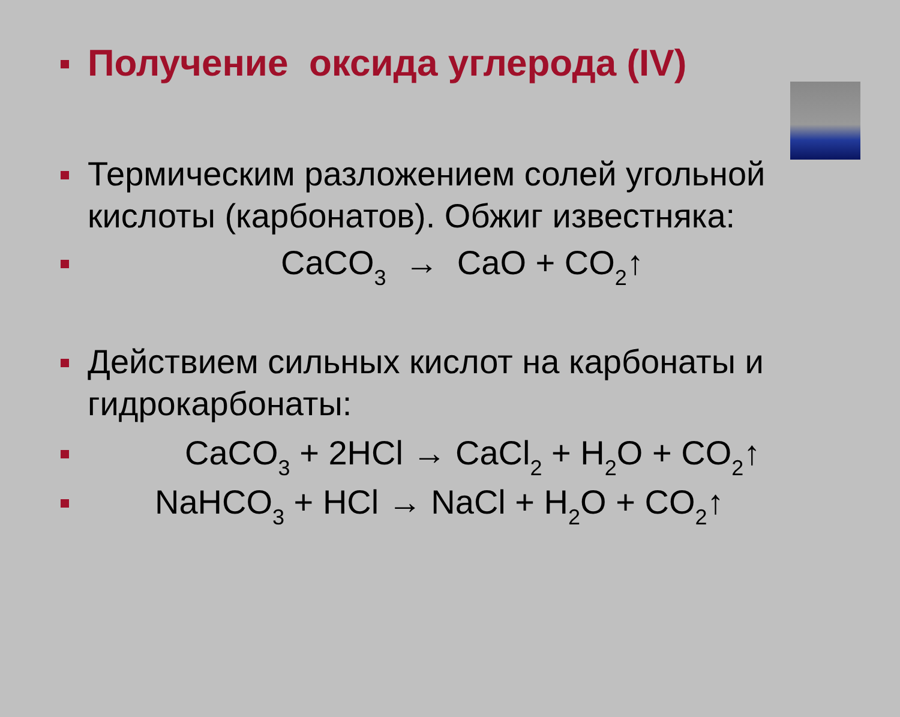Получение оксида углерода (IV)
Термическим разложением солей угольной кислоты (карбонатов). Обжиг известняка:
CaCO<sub>3</sub> → CaO + CO<sub>2</sub>↑
Действием сильных кислот на карбонаты и гидрокарбонаты:
CaCO<sub>3</sub> + 2HCl → CaCl<sub>2</sub> + H<sub>2</sub>O + CO<sub>2</sub>↑
NaHCO<sub>3</sub> + HCl → NaCl + H<sub>2</sub>O + CO<sub>2</sub>↑